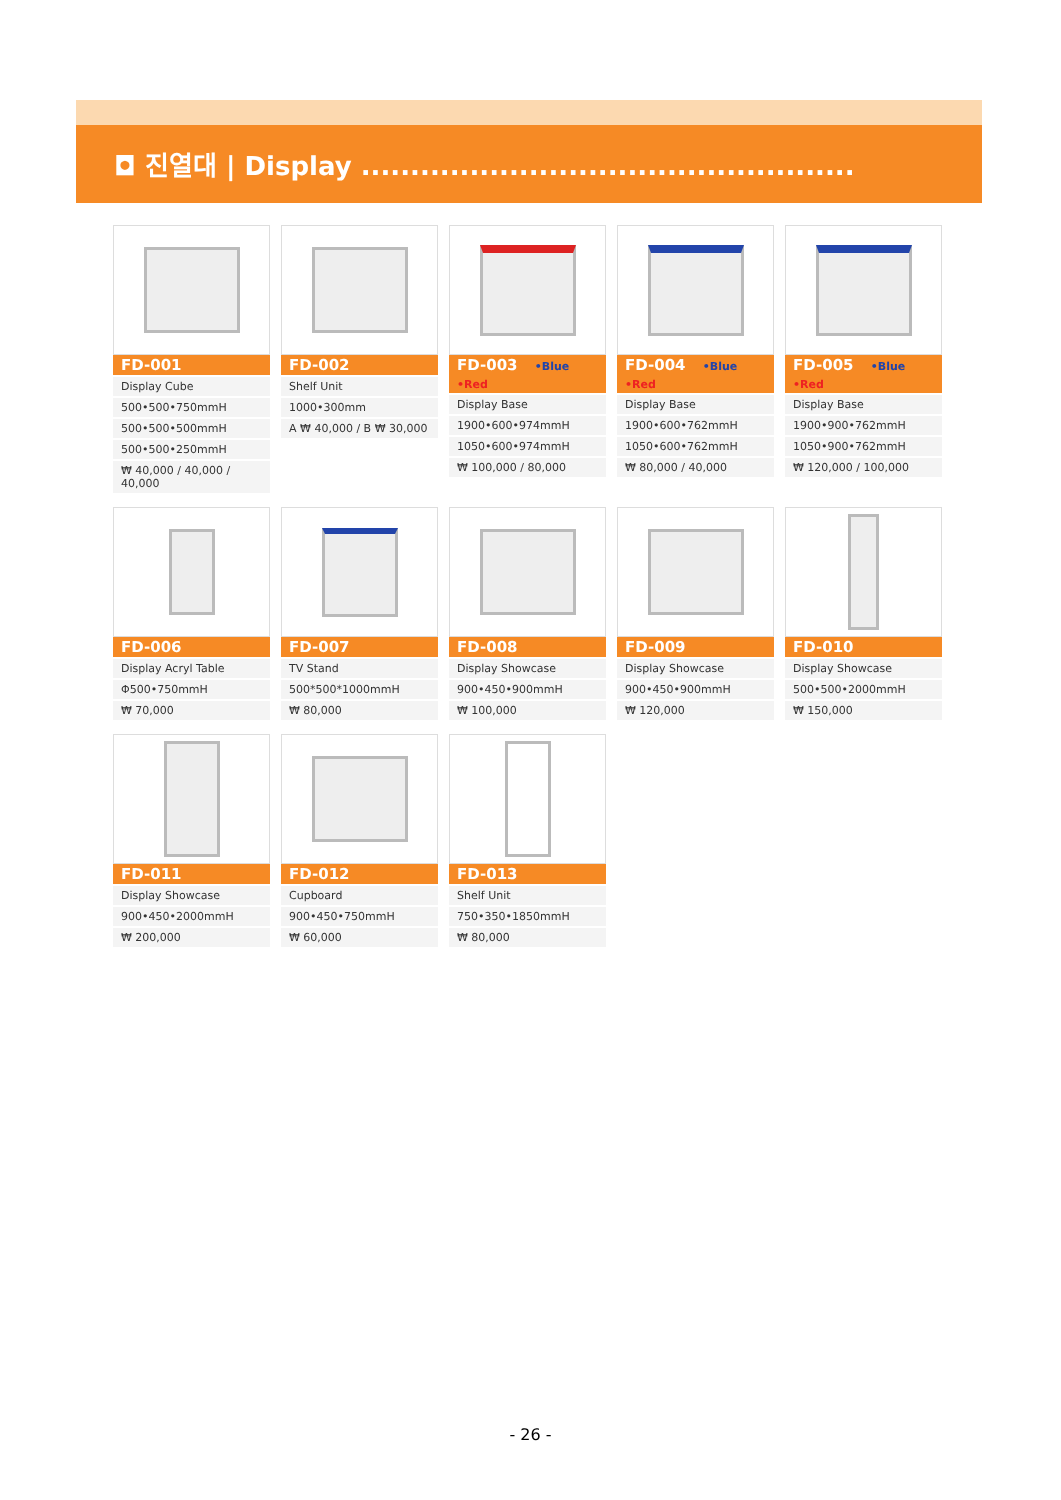◘ 진열대 | Display ..................................................
FD-001
Display Cube
500•500•750mmH
500•500•500mmH
500•500•250mmH
₩ 40,000 / 40,000 / 40,000
FD-002
Shelf Unit
1000•300mm
A ₩ 40,000 / B ₩ 30,000
FD-003 •Blue •Red
Display Base
1900•600•974mmH
1050•600•974mmH
₩ 100,000 / 80,000
FD-004 •Blue •Red
Display Base
1900•600•762mmH
1050•600•762mmH
₩ 80,000 / 40,000
FD-005 •Blue •Red
Display Base
1900•900•762mmH
1050•900•762mmH
₩ 120,000 / 100,000
FD-006
Display Acryl Table
Φ500•750mmH
₩ 70,000
FD-007
TV Stand
500*500*1000mmH
₩ 80,000
FD-008
Display Showcase
900•450•900mmH
₩ 100,000
FD-009
Display Showcase
900•450•900mmH
₩ 120,000
FD-010
Display Showcase
500•500•2000mmH
₩ 150,000
FD-011
Display Showcase
900•450•2000mmH
₩ 200,000
FD-012
Cupboard
900•450•750mmH
₩ 60,000
FD-013
Shelf Unit
750•350•1850mmH
₩ 80,000
- 26 -